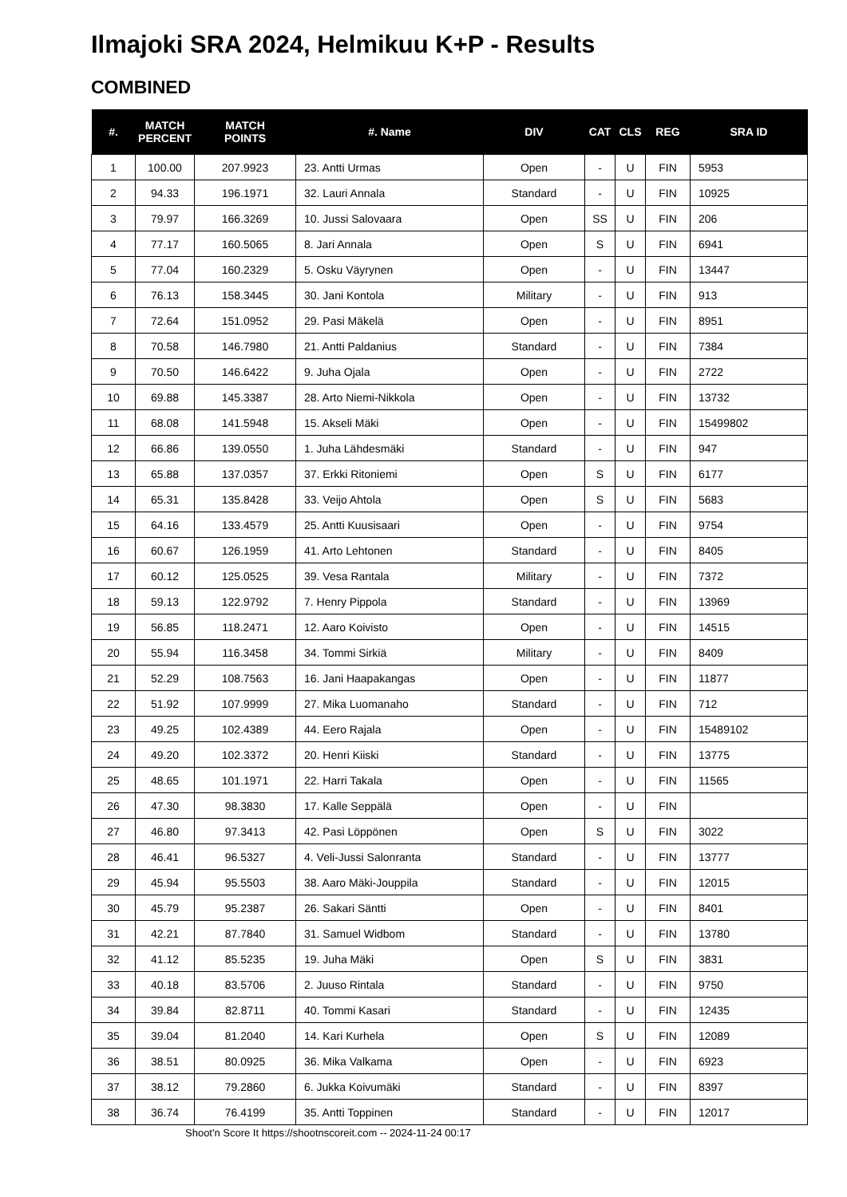Ilmajoki SRA 2024, Helmikuu K+P - Results
COMBINED
| #. | MATCH PERCENT | MATCH POINTS | #. Name | DIV | CAT | CLS | REG | SRA ID |
| --- | --- | --- | --- | --- | --- | --- | --- | --- |
| 1 | 100.00 | 207.9923 | 23. Antti Urmas | Open | - | U | FIN | 5953 |
| 2 | 94.33 | 196.1971 | 32. Lauri Annala | Standard | - | U | FIN | 10925 |
| 3 | 79.97 | 166.3269 | 10. Jussi Salovaara | Open | SS | U | FIN | 206 |
| 4 | 77.17 | 160.5065 | 8. Jari Annala | Open | S | U | FIN | 6941 |
| 5 | 77.04 | 160.2329 | 5. Osku Väyrynen | Open | - | U | FIN | 13447 |
| 6 | 76.13 | 158.3445 | 30. Jani Kontola | Military | - | U | FIN | 913 |
| 7 | 72.64 | 151.0952 | 29. Pasi Mäkelä | Open | - | U | FIN | 8951 |
| 8 | 70.58 | 146.7980 | 21. Antti Paldanius | Standard | - | U | FIN | 7384 |
| 9 | 70.50 | 146.6422 | 9. Juha Ojala | Open | - | U | FIN | 2722 |
| 10 | 69.88 | 145.3387 | 28. Arto Niemi-Nikkola | Open | - | U | FIN | 13732 |
| 11 | 68.08 | 141.5948 | 15. Akseli Mäki | Open | - | U | FIN | 15499802 |
| 12 | 66.86 | 139.0550 | 1. Juha Lähdesmäki | Standard | - | U | FIN | 947 |
| 13 | 65.88 | 137.0357 | 37. Erkki Ritoniemi | Open | S | U | FIN | 6177 |
| 14 | 65.31 | 135.8428 | 33. Veijo Ahtola | Open | S | U | FIN | 5683 |
| 15 | 64.16 | 133.4579 | 25. Antti Kuusisaari | Open | - | U | FIN | 9754 |
| 16 | 60.67 | 126.1959 | 41. Arto Lehtonen | Standard | - | U | FIN | 8405 |
| 17 | 60.12 | 125.0525 | 39. Vesa Rantala | Military | - | U | FIN | 7372 |
| 18 | 59.13 | 122.9792 | 7. Henry Pippola | Standard | - | U | FIN | 13969 |
| 19 | 56.85 | 118.2471 | 12. Aaro Koivisto | Open | - | U | FIN | 14515 |
| 20 | 55.94 | 116.3458 | 34. Tommi Sirkiä | Military | - | U | FIN | 8409 |
| 21 | 52.29 | 108.7563 | 16. Jani Haapakangas | Open | - | U | FIN | 11877 |
| 22 | 51.92 | 107.9999 | 27. Mika Luomanaho | Standard | - | U | FIN | 712 |
| 23 | 49.25 | 102.4389 | 44. Eero Rajala | Open | - | U | FIN | 15489102 |
| 24 | 49.20 | 102.3372 | 20. Henri Kiiski | Standard | - | U | FIN | 13775 |
| 25 | 48.65 | 101.1971 | 22. Harri Takala | Open | - | U | FIN | 11565 |
| 26 | 47.30 | 98.3830 | 17. Kalle Seppälä | Open | - | U | FIN | |
| 27 | 46.80 | 97.3413 | 42. Pasi Löppönen | Open | S | U | FIN | 3022 |
| 28 | 46.41 | 96.5327 | 4. Veli-Jussi Salonranta | Standard | - | U | FIN | 13777 |
| 29 | 45.94 | 95.5503 | 38. Aaro Mäki-Jouppila | Standard | - | U | FIN | 12015 |
| 30 | 45.79 | 95.2387 | 26. Sakari Säntti | Open | - | U | FIN | 8401 |
| 31 | 42.21 | 87.7840 | 31. Samuel Widbom | Standard | - | U | FIN | 13780 |
| 32 | 41.12 | 85.5235 | 19. Juha Mäki | Open | S | U | FIN | 3831 |
| 33 | 40.18 | 83.5706 | 2. Juuso Rintala | Standard | - | U | FIN | 9750 |
| 34 | 39.84 | 82.8711 | 40. Tommi Kasari | Standard | - | U | FIN | 12435 |
| 35 | 39.04 | 81.2040 | 14. Kari Kurhela | Open | S | U | FIN | 12089 |
| 36 | 38.51 | 80.0925 | 36. Mika Valkama | Open | - | U | FIN | 6923 |
| 37 | 38.12 | 79.2860 | 6. Jukka Koivumäki | Standard | - | U | FIN | 8397 |
| 38 | 36.74 | 76.4199 | 35. Antti Toppinen | Standard | - | U | FIN | 12017 |
Shoot'n Score It https://shootnscoreit.com -- 2024-11-24 00:17